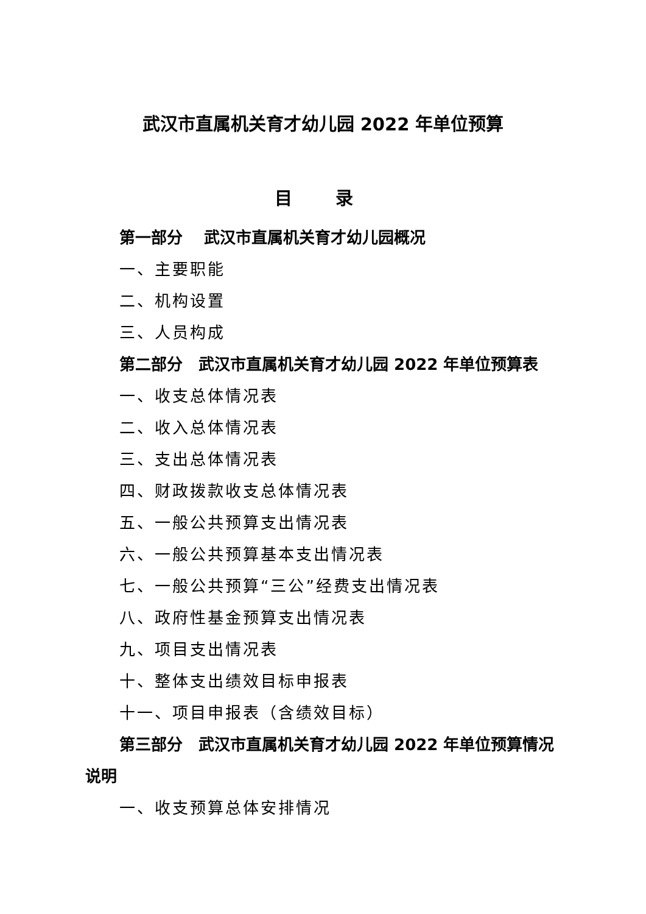武汉市直属机关育才幼儿园 2022 年单位预算
目 录
第一部分　 武汉市直属机关育才幼儿园概况
一、主要职能
二、机构设置
三、人员构成
第二部分　武汉市直属机关育才幼儿园 2022 年单位预算表
一、收支总体情况表
二、收入总体情况表
三、支出总体情况表
四、财政拨款收支总体情况表
五、一般公共预算支出情况表
六、一般公共预算基本支出情况表
七、一般公共预算“三公”经费支出情况表
八、政府性基金预算支出情况表
九、项目支出情况表
十、整体支出绩效目标申报表
十一、项目申报表（含绩效目标）
第三部分　武汉市直属机关育才幼儿园 2022 年单位预算情况说明
一、收支预算总体安排情况